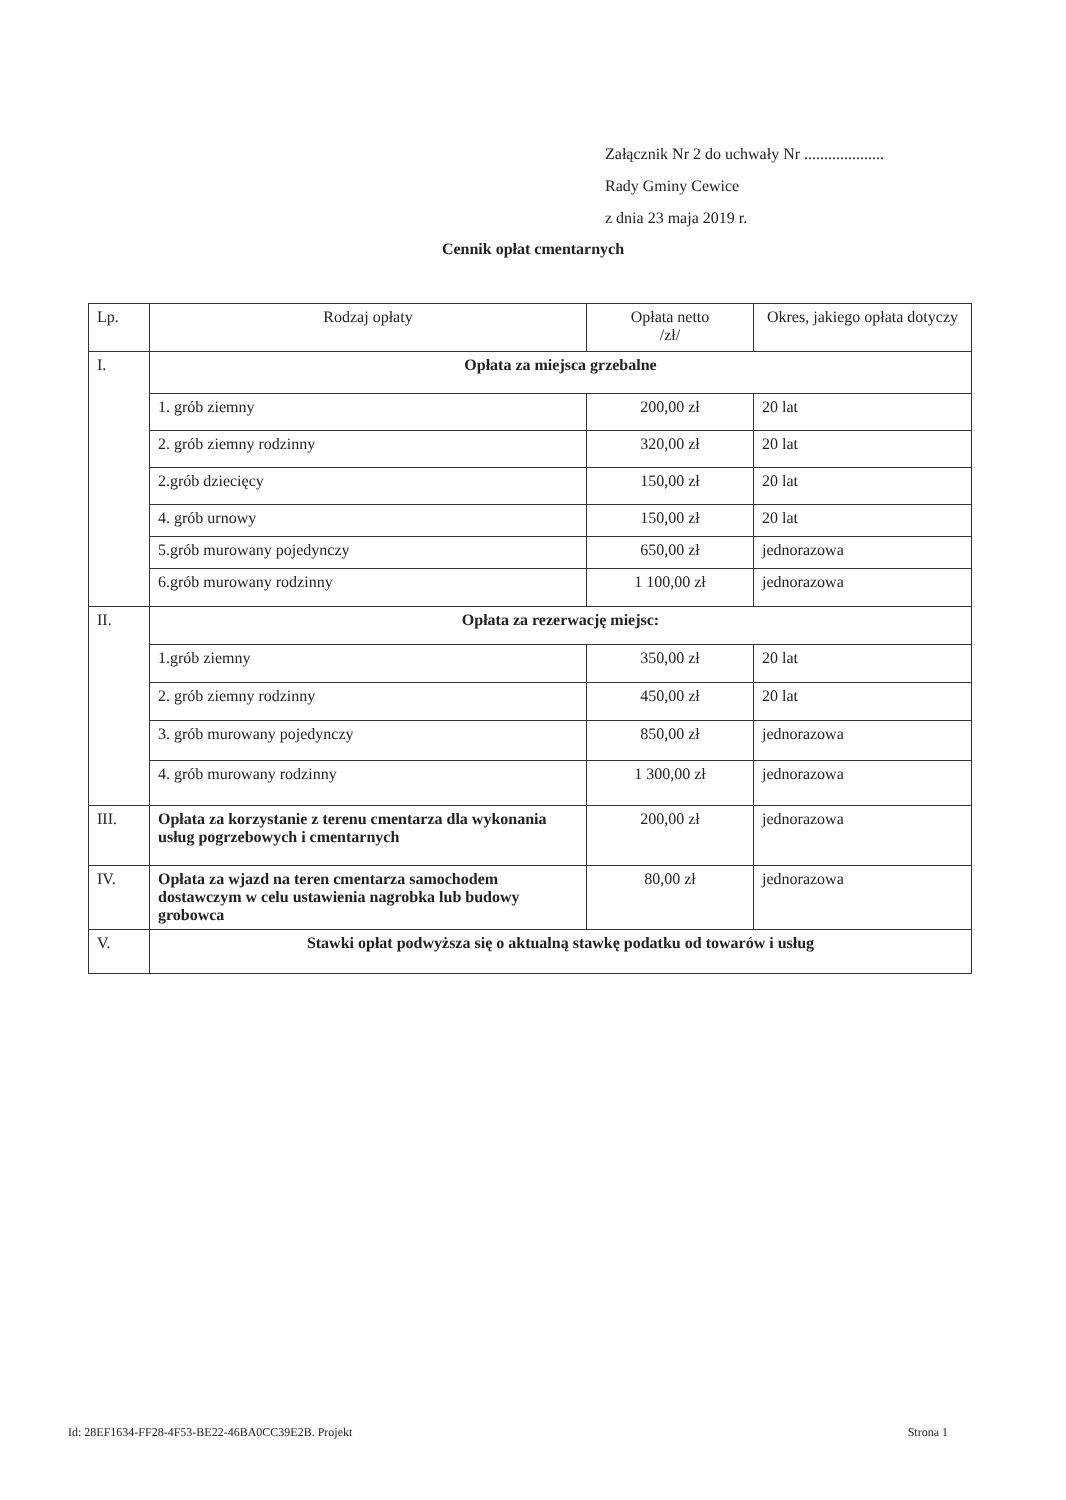Załącznik Nr 2 do uchwały Nr ....................
Rady Gminy Cewice
z dnia 23 maja 2019 r.
Cennik opłat cmentarnych
| Lp. | Rodzaj opłaty | Opłata netto /zł/ | Okres, jakiego opłata dotyczy |
| --- | --- | --- | --- |
| I. | Opłata za miejsca grzebalne | | |
| | 1. grób ziemny | 200,00 zł | 20 lat |
| | 2. grób ziemny rodzinny | 320,00 zł | 20 lat |
| | 2.grób dziecięcy | 150,00 zł | 20 lat |
| | 4. grób urnowy | 150,00 zł | 20 lat |
| | 5.grób murowany pojedynczy | 650,00 zł | jednorazowa |
| | 6.grób murowany rodzinny | 1 100,00 zł | jednorazowa |
| II. | Opłata za rezerwację miejsc: | | |
| | 1.grób ziemny | 350,00 zł | 20 lat |
| | 2. grób ziemny rodzinny | 450,00 zł | 20 lat |
| | 3. grób murowany pojedynczy | 850,00 zł | jednorazowa |
| | 4. grób murowany rodzinny | 1 300,00 zł | jednorazowa |
| III. | Opłata za korzystanie z terenu cmentarza dla wykonania usług pogrzebowych i cmentarnych | 200,00 zł | jednorazowa |
| IV. | Opłata za wjazd na teren cmentarza samochodem dostawczym w celu ustawienia nagrobka lub budowy grobowca | 80,00 zł | jednorazowa |
| V. | Stawki opłat podwyższa się o aktualną stawkę podatku od towarów i usług | | |
Id: 28EF1634-FF28-4F53-BE22-46BA0CC39E2B. Projekt Strona 1